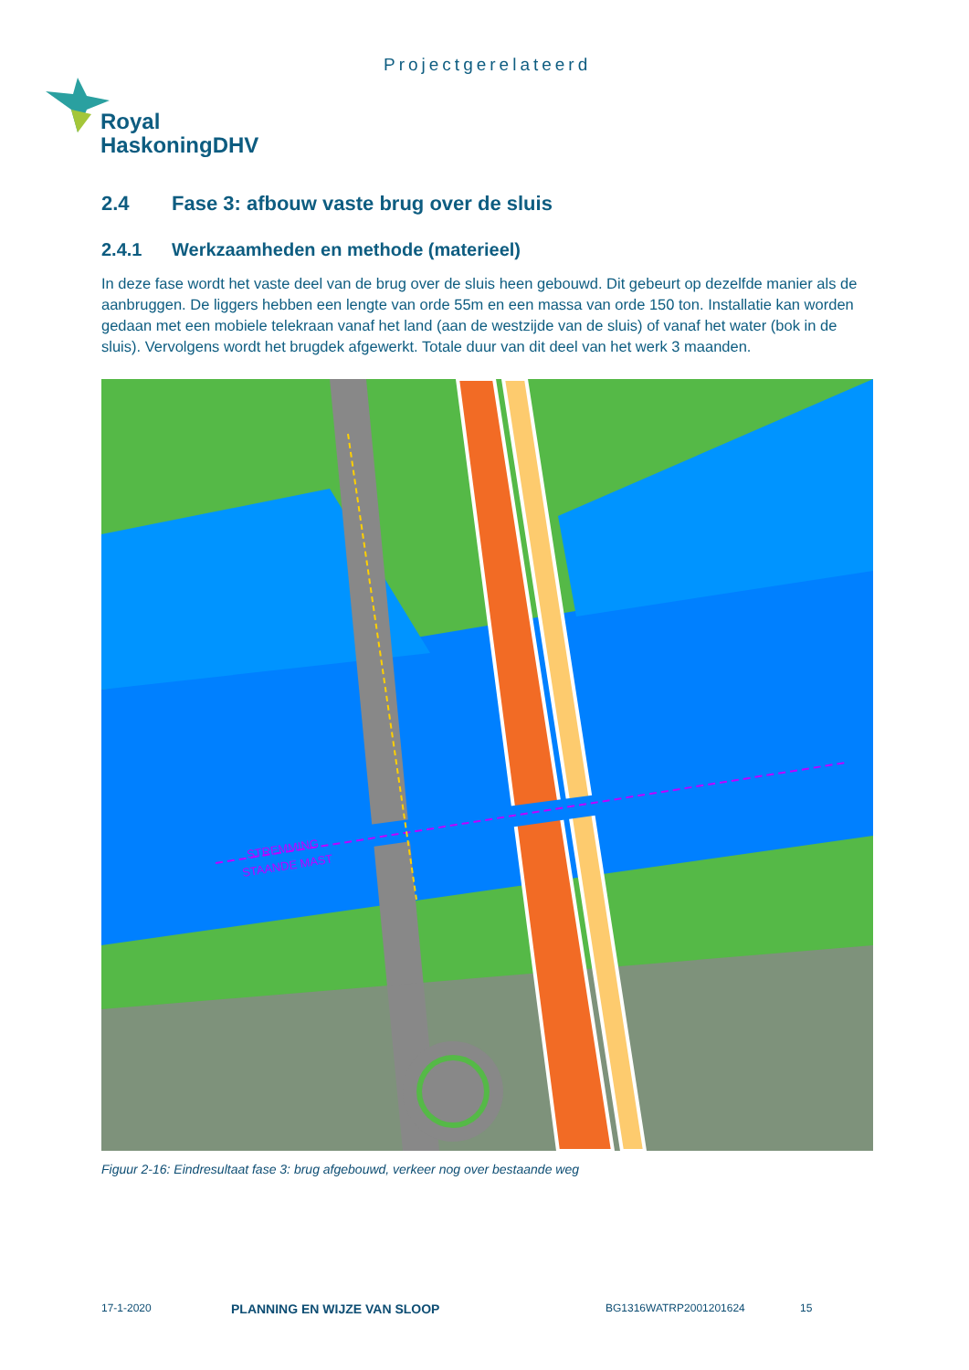Projectgerelateerd
Royal
HaskoningDHV
2.4 Fase 3: afbouw vaste brug over de sluis
2.4.1 Werkzaamheden en methode (materieel)
In deze fase wordt het vaste deel van de brug over de sluis heen gebouwd. Dit gebeurt op dezelfde manier als de aanbruggen. De liggers hebben een lengte van orde 55m en een massa van orde 150 ton. Installatie kan worden gedaan met een mobiele telekraan vanaf het land (aan de westzijde van de sluis) of vanaf het water (bok in de sluis). Vervolgens wordt het brugdek afgewerkt. Totale duur van dit deel van het werk 3 maanden.
STREMMING
STAANDE MAST
Figuur 2-16: Eindresultaat fase 3: brug afgebouwd, verkeer nog over bestaande weg
17-1-2020 PLANNING EN WIJZE VAN SLOOP BG1316WATRP2001201624 15